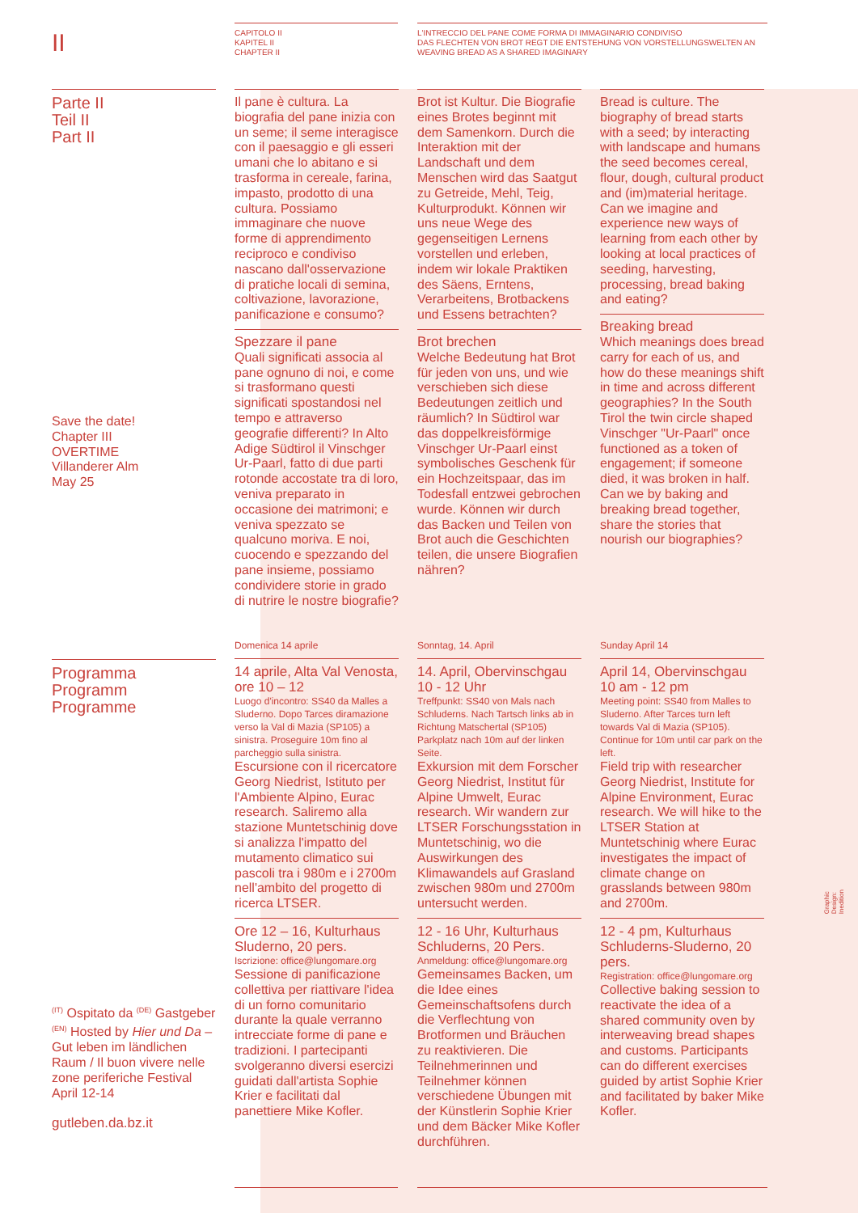II
CAPITOLO II
KAPITEL II
CHAPTER II
L'INTRECCIO DEL PANE COME FORMA DI IMMAGINARIO CONDIVISO
DAS FLECHTEN VON BROT REGT DIE ENTSTEHUNG VON VORSTELLUNGSWELTEN AN
WEAVING BREAD AS A SHARED IMAGINARY
Parte II
Teil II
Part II
Save the date!
Chapter III
OVERTIME
Villanderer Alm
May 25
Programma
Programm
Programme
<sup>(IT)</sup> Ospitato da <sup>(DE)</sup> Gastgeber <sup>(EN)</sup> Hosted by Hier und Da – Gut leben im ländlichen Raum / Il buon vivere nelle zone periferiche Festival April 12-14
gutleben.da.bz.it
Il pane è cultura. La biografia del pane inizia con un seme; il seme interagisce con il paesaggio e gli esseri umani che lo abitano e si trasforma in cereale, farina, impasto, prodotto di una cultura. Possiamo immaginare che nuove forme di apprendimento reciproco e condiviso nascano dall'osservazione di pratiche locali di semina, coltivazione, lavorazione, panificazione e consumo?
Spezzare il pane
Quali significati associa al pane ognuno di noi, e come si trasformano questi significati spostandosi nel tempo e attraverso geografie differenti? In Alto Adige Südtirol il Vinschger Ur-Paarl, fatto di due parti rotonde accostate tra di loro, veniva preparato in occasione dei matrimoni; e veniva spezzato se qualcuno moriva. E noi, cuocendo e spezzando del pane insieme, possiamo condividere storie in grado di nutrire le nostre biografie?
Brot ist Kultur. Die Biografie eines Brotes beginnt mit dem Samenkorn. Durch die Interaktion mit der Landschaft und dem Menschen wird das Saatgut zu Getreide, Mehl, Teig, Kulturprodukt. Können wir uns neue Wege des gegenseitigen Lernens vorstellen und erleben, indem wir lokale Praktiken des Säens, Erntens, Verarbeitens, Brotbackens und Essens betrachten?
Brot brechen
Welche Bedeutung hat Brot für jeden von uns, und wie verschieben sich diese Bedeutungen zeitlich und räumlich? In Südtirol war das doppelkreisförmige Vinschger Ur-Paarl einst symbolisches Geschenk für ein Hochzeitspaar, das im Todesfall entzwei gebrochen wurde. Können wir durch das Backen und Teilen von Brot auch die Geschichten teilen, die unsere Biografien nähren?
Bread is culture. The biography of bread starts with a seed; by interacting with landscape and humans the seed becomes cereal, flour, dough, cultural product and (im)material heritage. Can we imagine and experience new ways of learning from each other by looking at local practices of seeding, harvesting, processing, bread baking and eating?
Breaking bread
Which meanings does bread carry for each of us, and how do these meanings shift in time and across different geographies? In the South Tirol the twin circle shaped Vinschger "Ur-Paarl" once functioned as a token of engagement; if someone died, it was broken in half. Can we by baking and breaking bread together, share the stories that nourish our biographies?
Domenica 14 aprile
14 aprile, Alta Val Venosta, ore 10 – 12
Luogo d'incontro: SS40 da Malles a Sluderno. Dopo Tarces diramazione verso la Val di Mazia (SP105) a sinistra. Proseguire 10m fino al parcheggio sulla sinistra.
Escursione con il ricercatore Georg Niedrist, Istituto per l'Ambiente Alpino, Eurac research. Saliremo alla stazione Muntetschinig dove si analizza l'impatto del mutamento climatico sui pascoli tra i 980m e i 2700m nell'ambito del progetto di ricerca LTSER.
Ore 12 – 16, Kulturhaus Sluderno, 20 pers.
Iscrizione: office@lungomare.org
Sessione di panificazione collettiva per riattivare l'idea di un forno comunitario durante la quale verranno intrecciate forme di pane e tradizioni. I partecipanti svolgeranno diversi esercizi guidati dall'artista Sophie Krier e facilitati dal panettiere Mike Kofler.
Sonntag, 14. April
14. April, Obervinschgau 10 - 12 Uhr
Treffpunkt: SS40 von Mals nach Schluderns. Nach Tartsch links ab in Richtung Matschertal (SP105) Parkplatz nach 10m auf der linken Seite.
Exkursion mit dem Forscher Georg Niedrist, Institut für Alpine Umwelt, Eurac research. Wir wandern zur LTSER Forschungsstation in Muntetschinig, wo die Auswirkungen des Klimawandels auf Grasland zwischen 980m und 2700m untersucht werden.
12 - 16 Uhr, Kulturhaus Schluderns, 20 Pers.
Anmeldung: office@lungomare.org
Gemeinsames Backen, um die Idee eines Gemeinschaftsofens durch die Verflechtung von Brotformen und Bräuchen zu reaktivieren. Die Teilnehmerinnen und Teilnehmer können verschiedene Übungen mit der Künstlerin Sophie Krier und dem Bäcker Mike Kofler durchführen.
Sunday April 14
April 14, Obervinschgau 10 am - 12 pm
Meeting point: SS40 from Malles to Sluderno. After Tarces turn left towards Val di Mazia (SP105). Continue for 10m until car park on the left.
Field trip with researcher Georg Niedrist, Institute for Alpine Environment, Eurac research. We will hike to the LTSER Station at Muntetschinig where Eurac investigates the impact of climate change on grasslands between 980m and 2700m.
12 - 4 pm, Kulturhaus Schluderns-Sluderno, 20 pers.
Registration: office@lungomare.org
Collective baking session to reactivate the idea of a shared community oven by interweaving bread shapes and customs. Participants can do different exercises guided by artist Sophie Krier and facilitated by baker Mike Kofler.
Graphic Design: Inedition